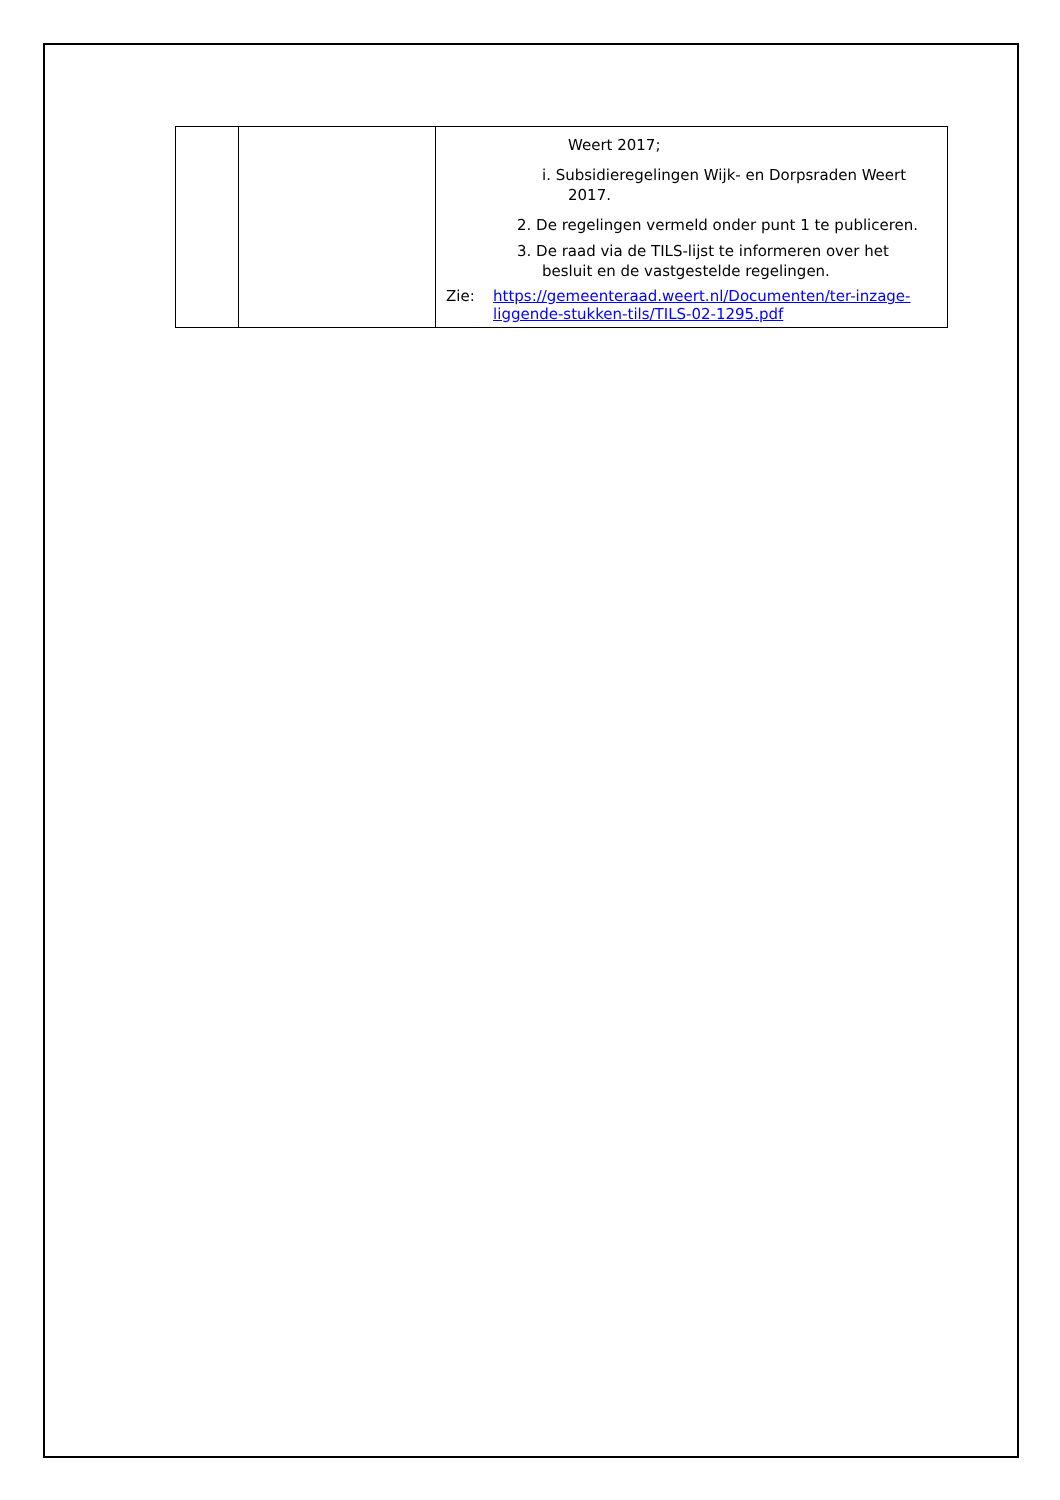| | | Weert 2017; i. Subsidieregelingen Wijk- en Dorpsraden Weert 2017. 2. De regelingen vermeld onder punt 1 te publiceren. 3. De raad via de TILS-lijst te informeren over het besluit en de vastgestelde regelingen. Zie: https://gemeenteraad.weert.nl/Documenten/ter-inzage-liggende-stukken-tils/TILS-02-1295.pdf |